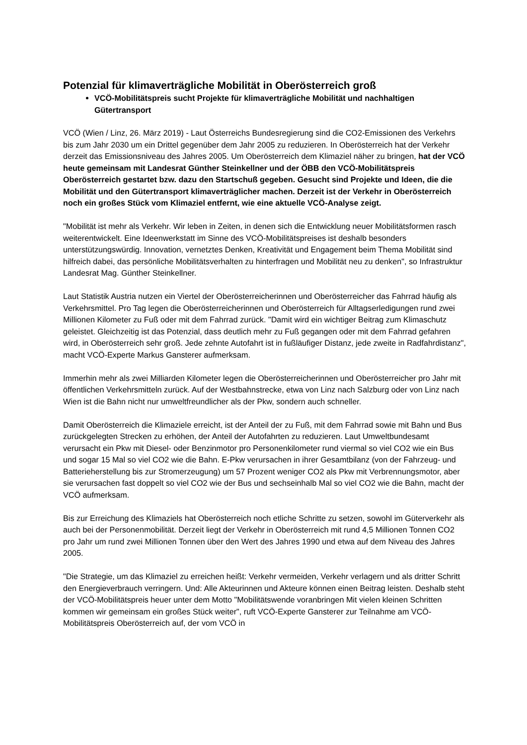Potenzial für klimaverträgliche Mobilität in Oberösterreich groß
VCÖ-Mobilitätspreis sucht Projekte für klimaverträgliche Mobilität und nachhaltigen Gütertransport
VCÖ (Wien / Linz, 26. März 2019) - Laut Österreichs Bundesregierung sind die CO2-Emissionen des Verkehrs bis zum Jahr 2030 um ein Drittel gegenüber dem Jahr 2005 zu reduzieren. In Oberösterreich hat der Verkehr derzeit das Emissionsniveau des Jahres 2005. Um Oberösterreich dem Klimaziel näher zu bringen, hat der VCÖ heute gemeinsam mit Landesrat Günther Steinkellner und der ÖBB den VCÖ-Mobilitätspreis Oberösterreich gestartet bzw. dazu den Startschuß gegeben. Gesucht sind Projekte und Ideen, die die Mobilität und den Gütertransport klimaverträglicher machen. Derzeit ist der Verkehr in Oberösterreich noch ein großes Stück vom Klimaziel entfernt, wie eine aktuelle VCÖ-Analyse zeigt.
"Mobilität ist mehr als Verkehr. Wir leben in Zeiten, in denen sich die Entwicklung neuer Mobilitätsformen rasch weiterentwickelt. Eine Ideenwerkstatt im Sinne des VCÖ-Mobilitätspreises ist deshalb besonders unterstützungswürdig. Innovation, vernetztes Denken, Kreativität und Engagement beim Thema Mobilität sind hilfreich dabei, das persönliche Mobilitätsverhalten zu hinterfragen und Mobilität neu zu denken", so Infrastruktur Landesrat Mag. Günther Steinkellner.
Laut Statistik Austria nutzen ein Viertel der Oberösterreicherinnen und Oberösterreicher das Fahrrad häufig als Verkehrsmittel. Pro Tag legen die Oberösterreicherinnen und Oberösterreich für Alltagserledigungen rund zwei Millionen Kilometer zu Fuß oder mit dem Fahrrad zurück. "Damit wird ein wichtiger Beitrag zum Klimaschutz geleistet. Gleichzeitig ist das Potenzial, dass deutlich mehr zu Fuß gegangen oder mit dem Fahrrad gefahren wird, in Oberösterreich sehr groß. Jede zehnte Autofahrt ist in fußläufiger Distanz, jede zweite in Radfahrdistanz", macht VCÖ-Experte Markus Gansterer aufmerksam.
Immerhin mehr als zwei Milliarden Kilometer legen die Oberösterreicherinnen und Oberösterreicher pro Jahr mit öffentlichen Verkehrsmitteln zurück. Auf der Westbahnstrecke, etwa von Linz nach Salzburg oder von Linz nach Wien ist die Bahn nicht nur umweltfreundlicher als der Pkw, sondern auch schneller.
Damit Oberösterreich die Klimaziele erreicht, ist der Anteil der zu Fuß, mit dem Fahrrad sowie mit Bahn und Bus zurückgelegten Strecken zu erhöhen, der Anteil der Autofahrten zu reduzieren. Laut Umweltbundesamt verursacht ein Pkw mit Diesel- oder Benzinmotor pro Personenkilometer rund viermal so viel CO2 wie ein Bus und sogar 15 Mal so viel CO2 wie die Bahn. E-Pkw verursachen in ihrer Gesamtbilanz (von der Fahrzeug- und Batterieherstellung bis zur Stromerzeugung) um 57 Prozent weniger CO2 als Pkw mit Verbrennungsmotor, aber sie verursachen fast doppelt so viel CO2 wie der Bus und sechseinhalb Mal so viel CO2 wie die Bahn, macht der VCÖ aufmerksam.
Bis zur Erreichung des Klimaziels hat Oberösterreich noch etliche Schritte zu setzen, sowohl im Güterverkehr als auch bei der Personenmobilität. Derzeit liegt der Verkehr in Oberösterreich mit rund 4,5 Millionen Tonnen CO2 pro Jahr um rund zwei Millionen Tonnen über den Wert des Jahres 1990 und etwa auf dem Niveau des Jahres 2005.
"Die Strategie, um das Klimaziel zu erreichen heißt: Verkehr vermeiden, Verkehr verlagern und als dritter Schritt den Energieverbrauch verringern. Und: Alle Akteurinnen und Akteure können einen Beitrag leisten. Deshalb steht der VCÖ-Mobilitätspreis heuer unter dem Motto "Mobilitätswende voranbringen Mit vielen kleinen Schritten kommen wir gemeinsam ein großes Stück weiter", ruft VCÖ-Experte Gansterer zur Teilnahme am VCÖ-Mobilitätspreis Oberösterreich auf, der vom VCÖ in